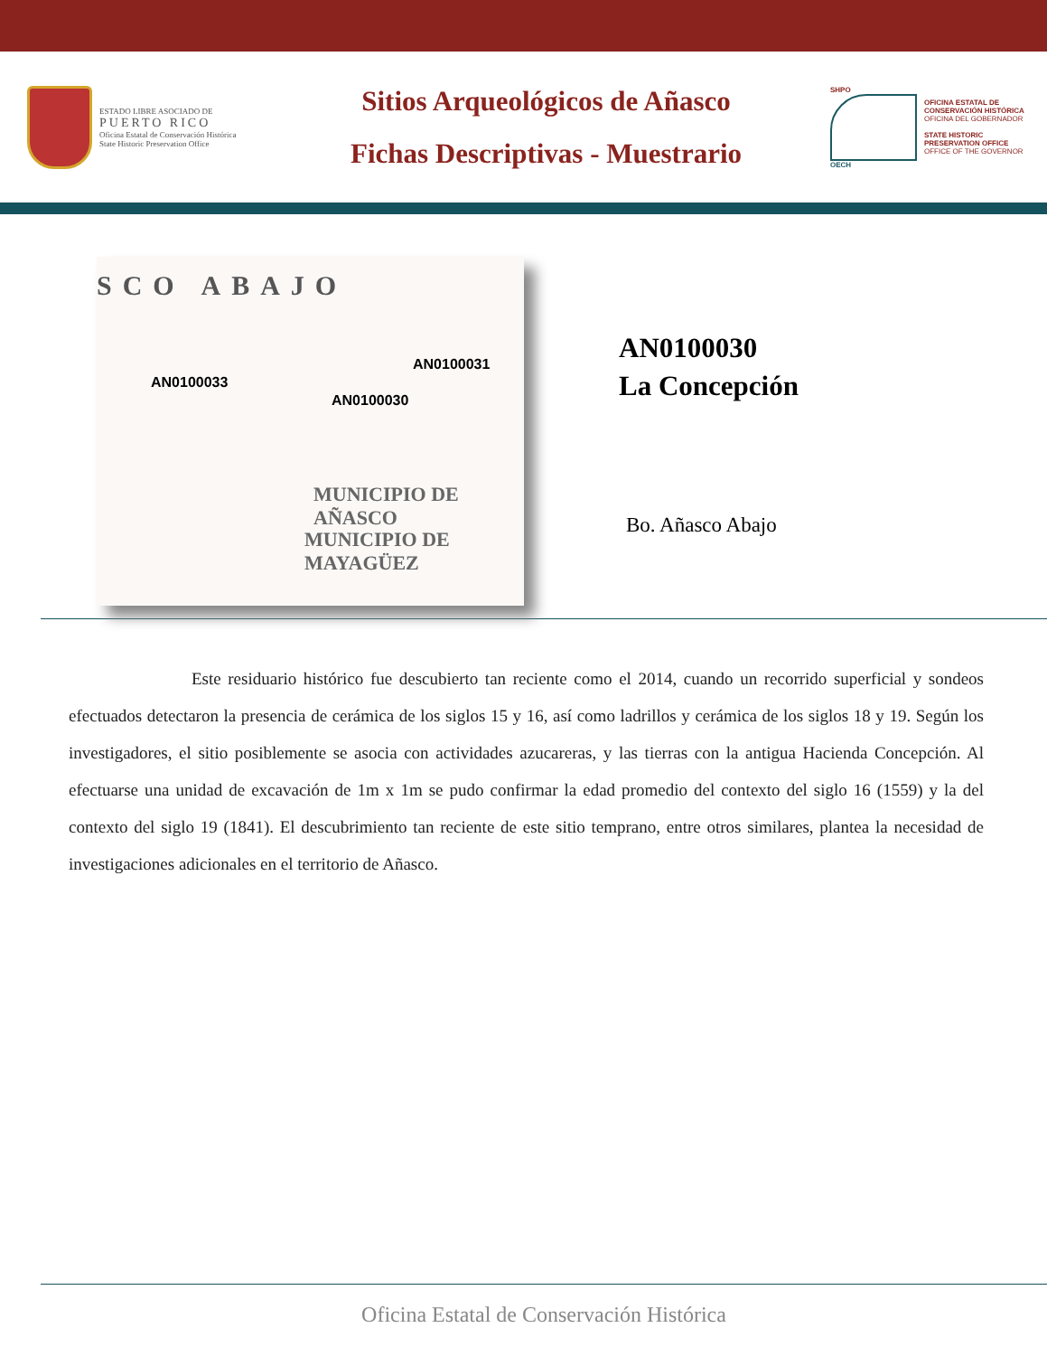ESTADO LIBRE ASOCIADO DE
PUERTO RICO
Oficina Estatal de Conservación Histórica
State Historic Preservation Office
Sitios Arqueológicos de Añasco
Fichas Descriptivas - Muestrario
SHPO
OECH
OFICINA ESTATAL DE
CONSERVACIÓN HISTÓRICA
OFICINA DEL GOBERNADOR
STATE HISTORIC
PRESERVATION OFFICE
OFFICE OF THE GOVERNOR
SCO ABAJO
AN0100033
AN0100031
AN0100030
MUNICIPIO DE AÑASCO
MUNICIPIO DE MAYAGÜEZ
AN0100030
La Concepción
Bo. Añasco Abajo
Este residuario histórico fue descubierto tan reciente como el 2014, cuando un recorrido superficial y sondeos efectuados detectaron la presencia de cerámica de los siglos 15 y 16, así como ladrillos y cerámica de los siglos 18 y 19. Según los investigadores, el sitio posiblemente se asocia con actividades azucareras, y las tierras con la antigua Hacienda Concepción. Al efectuarse una unidad de excavación de 1m x 1m se pudo confirmar la edad promedio del contexto del siglo 16 (1559) y la del contexto del siglo 19 (1841). El descubrimiento tan reciente de este sitio temprano, entre otros similares, plantea la necesidad de investigaciones adicionales en el territorio de Añasco.
Oficina Estatal de Conservación Histórica